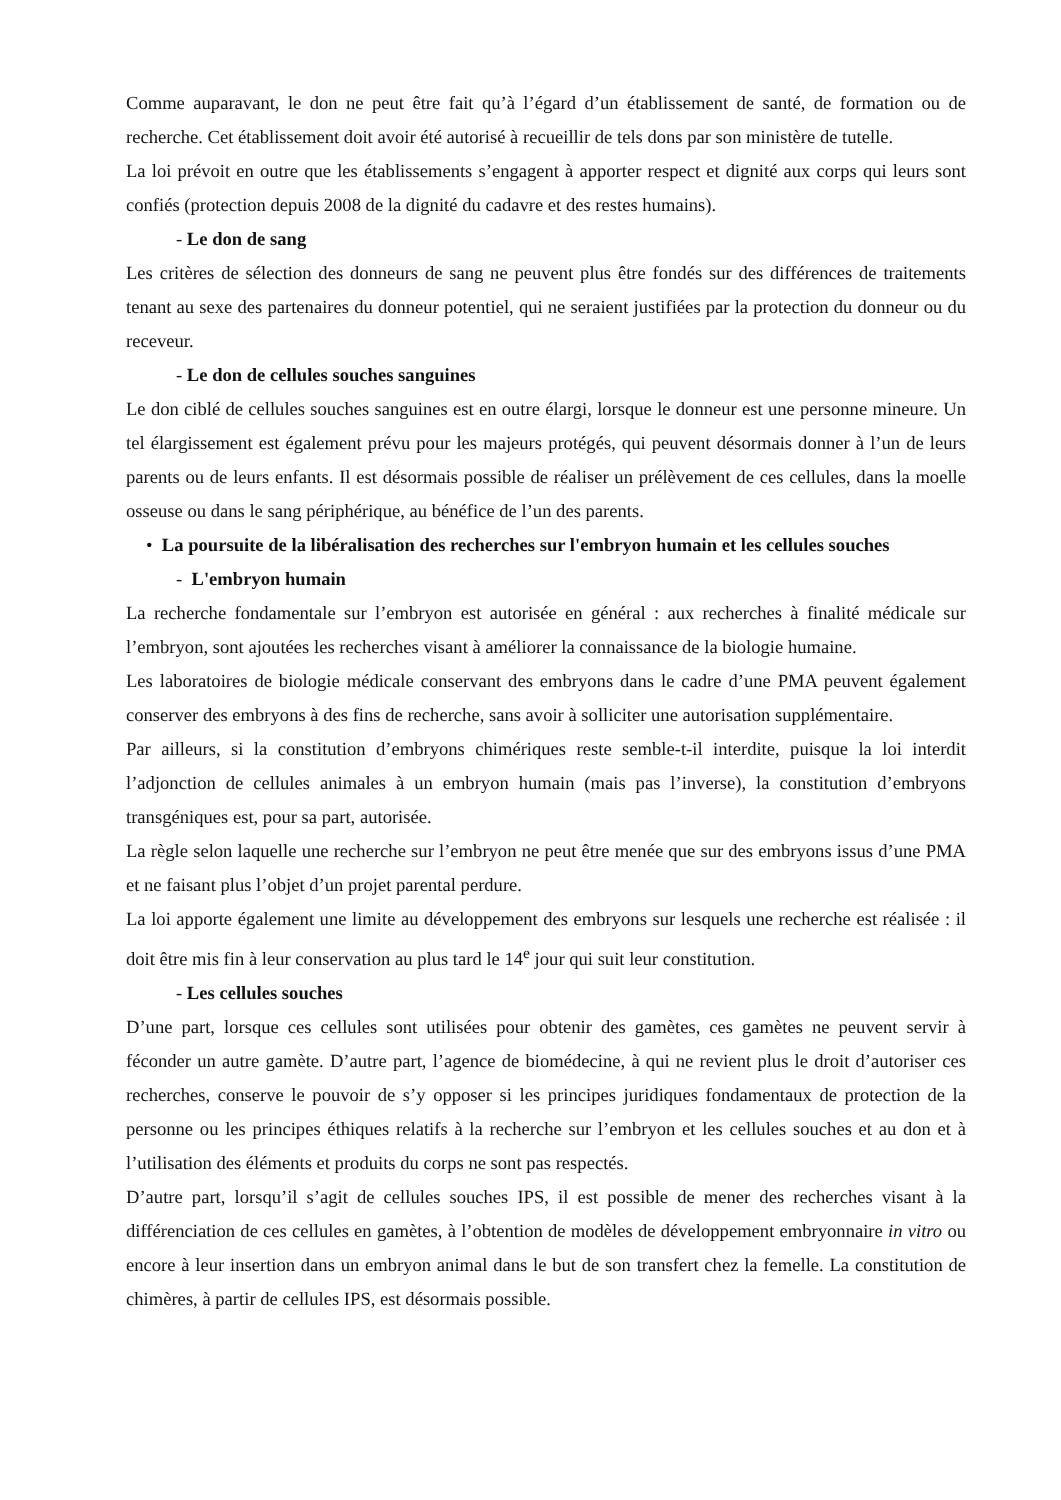Comme auparavant, le don ne peut être fait qu’à l’égard d’un établissement de santé, de formation ou de recherche. Cet établissement doit avoir été autorisé à recueillir de tels dons par son ministère de tutelle.
La loi prévoit en outre que les établissements s’engagent à apporter respect et dignité aux corps qui leurs sont confiés (protection depuis 2008 de la dignité du cadavre et des restes humains).
- Le don de sang
Les critères de sélection des donneurs de sang ne peuvent plus être fondés sur des différences de traitements tenant au sexe des partenaires du donneur potentiel, qui ne seraient justifiées par la protection du donneur ou du receveur.
- Le don de cellules souches sanguines
Le don ciblé de cellules souches sanguines est en outre élargi, lorsque le donneur est une personne mineure. Un tel élargissement est également prévu pour les majeurs protégés, qui peuvent désormais donner à l’un de leurs parents ou de leurs enfants. Il est désormais possible de réaliser un prélèvement de ces cellules, dans la moelle osseuse ou dans le sang périphérique, au bénéfice de l’un des parents.
• La poursuite de la libéralisation des recherches sur l'embryon humain et les cellules souches
- L'embryon humain
La recherche fondamentale sur l’embryon est autorisée en général : aux recherches à finalité médicale sur l’embryon, sont ajoutées les recherches visant à améliorer la connaissance de la biologie humaine.
Les laboratoires de biologie médicale conservant des embryons dans le cadre d’une PMA peuvent également conserver des embryons à des fins de recherche, sans avoir à solliciter une autorisation supplémentaire.
Par ailleurs, si la constitution d’embryons chimériques reste semble-t-il interdite, puisque la loi interdit l’adjonction de cellules animales à un embryon humain (mais pas l’inverse), la constitution d’embryons transgéniques est, pour sa part, autorisée.
La règle selon laquelle une recherche sur l’embryon ne peut être menée que sur des embryons issus d’une PMA et ne faisant plus l’objet d’un projet parental perdure.
La loi apporte également une limite au développement des embryons sur lesquels une recherche est réalisée : il doit être mis fin à leur conservation au plus tard le 14<sup>e</sup> jour qui suit leur constitution.
- Les cellules souches
D’une part, lorsque ces cellules sont utilisées pour obtenir des gamètes, ces gamètes ne peuvent servir à féconder un autre gamète. D’autre part, l’agence de biomédecine, à qui ne revient plus le droit d’autoriser ces recherches, conserve le pouvoir de s’y opposer si les principes juridiques fondamentaux de protection de la personne ou les principes éthiques relatifs à la recherche sur l’embryon et les cellules souches et au don et à l’utilisation des éléments et produits du corps ne sont pas respectés.
D’autre part, lorsqu’il s’agit de cellules souches IPS, il est possible de mener des recherches visant à la différenciation de ces cellules en gamètes, à l’obtention de modèles de développement embryonnaire in vitro ou encore à leur insertion dans un embryon animal dans le but de son transfert chez la femelle. La constitution de chimères, à partir de cellules IPS, est désormais possible.